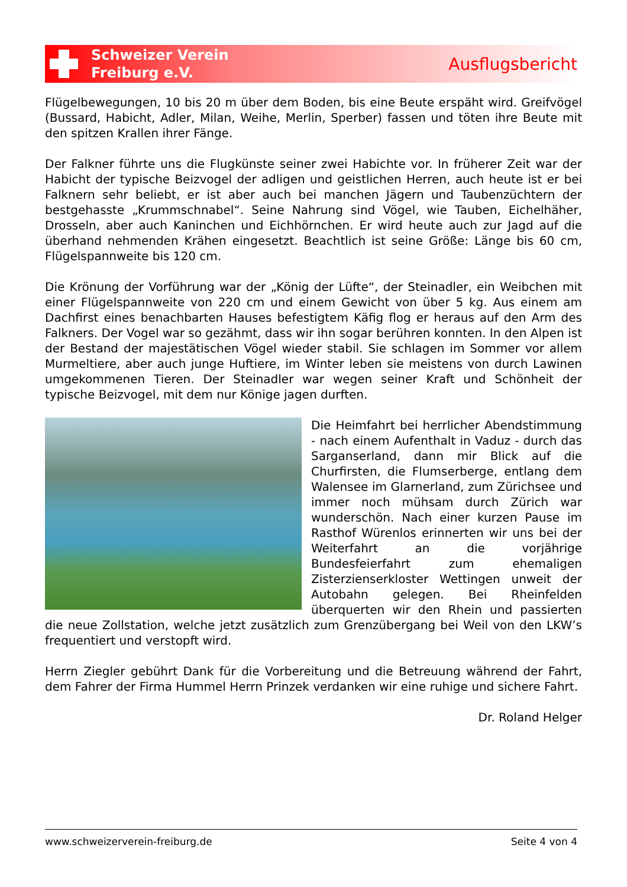Schweizer Verein
Freiburg e.V.
Ausflugsbericht
Flügelbewegungen, 10 bis 20 m über dem Boden, bis eine Beute erspäht wird. Greifvögel (Bussard, Habicht, Adler, Milan, Weihe, Merlin, Sperber) fassen und töten ihre Beute mit den spitzen Krallen ihrer Fänge.
Der Falkner führte uns die Flugkünste seiner zwei Habichte vor. In früherer Zeit war der Habicht der typische Beizvogel der adligen und geistlichen Herren, auch heute ist er bei Falknern sehr beliebt, er ist aber auch bei manchen Jägern und Taubenzüchtern der bestgehasste „Krummschnabel“. Seine Nahrung sind Vögel, wie Tauben, Eichelhäher, Drosseln, aber auch Kaninchen und Eichhörnchen. Er wird heute auch zur Jagd auf die überhand nehmenden Krähen eingesetzt. Beachtlich ist seine Größe: Länge bis 60 cm, Flügelspannweite bis 120 cm.
Die Krönung der Vorführung war der „König der Lüfte“, der Steinadler, ein Weibchen mit einer Flügelspannweite von 220 cm und einem Gewicht von über 5 kg. Aus einem am Dachfirst eines benachbarten Hauses befestigtem Käfig flog er heraus auf den Arm des Falkners. Der Vogel war so gezähmt, dass wir ihn sogar berühren konnten. In den Alpen ist der Bestand der majestätischen Vögel wieder stabil. Sie schlagen im Sommer vor allem Murmeltiere, aber auch junge Huftiere, im Winter leben sie meistens von durch Lawinen umgekommenen Tieren. Der Steinadler war wegen seiner Kraft und Schönheit der typische Beizvogel, mit dem nur Könige jagen durften.
Die Heimfahrt bei herrlicher Abendstimmung - nach einem Aufenthalt in Vaduz - durch das Sarganserland, dann mir Blick auf die Churfirsten, die Flumserberge, entlang dem Walensee im Glarnerland, zum Zürichsee und immer noch mühsam durch Zürich war wunderschön. Nach einer kurzen Pause im Rasthof Würenlos erinnerten wir uns bei der Weiterfahrt an die vorjährige Bundesfeierfahrt zum ehemaligen Zisterzienserkloster Wettingen unweit der Autobahn gelegen. Bei Rheinfelden überquerten wir den Rhein und passierten die neue Zollstation, welche jetzt zusätzlich zum Grenzübergang bei Weil von den LKW’s frequentiert und verstopft wird.
Herrn Ziegler gebührt Dank für die Vorbereitung und die Betreuung während der Fahrt, dem Fahrer der Firma Hummel Herrn Prinzek verdanken wir eine ruhige und sichere Fahrt.
Dr. Roland Helger
www.schweizerverein-freiburg.de Seite 4 von 4